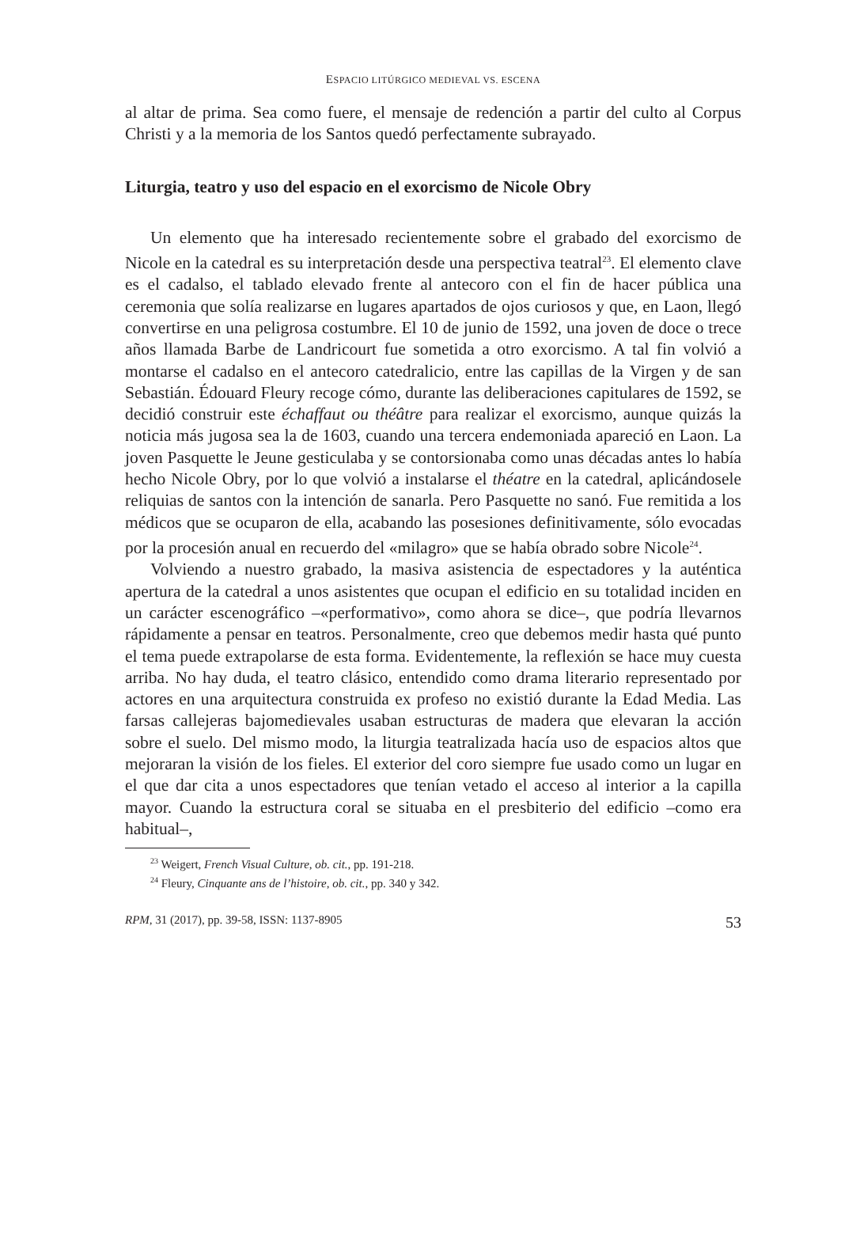ESPACIO LITÚRGICO MEDIEVAL VS. ESCENA
al altar de prima. Sea como fuere, el mensaje de redención a partir del culto al Corpus Christi y a la memoria de los Santos quedó perfectamente subrayado.
Liturgia, teatro y uso del espacio en el exorcismo de Nicole Obry
Un elemento que ha interesado recientemente sobre el grabado del exorcismo de Nicole en la catedral es su interpretación desde una perspectiva teatral<sup>23</sup>. El elemento clave es el cadalso, el tablado elevado frente al antecoro con el fin de hacer pública una ceremonia que solía realizarse en lugares apartados de ojos curiosos y que, en Laon, llegó convertirse en una peligrosa costumbre. El 10 de junio de 1592, una joven de doce o trece años llamada Barbe de Landricourt fue sometida a otro exorcismo. A tal fin volvió a montarse el cadalso en el antecoro catedralicio, entre las capillas de la Virgen y de san Sebastián. Édouard Fleury recoge cómo, durante las deliberaciones capitulares de 1592, se decidió construir este échaffaut ou théâtre para realizar el exorcismo, aunque quizás la noticia más jugosa sea la de 1603, cuando una tercera endemoniada apareció en Laon. La joven Pasquette le Jeune gesticulaba y se contorsionaba como unas décadas antes lo había hecho Nicole Obry, por lo que volvió a instalarse el théatre en la catedral, aplicándosele reliquias de santos con la intención de sanarla. Pero Pasquette no sanó. Fue remitida a los médicos que se ocuparon de ella, acabando las posesiones definitivamente, sólo evocadas por la procesión anual en recuerdo del «milagro» que se había obrado sobre Nicole<sup>24</sup>.
Volviendo a nuestro grabado, la masiva asistencia de espectadores y la auténtica apertura de la catedral a unos asistentes que ocupan el edificio en su totalidad inciden en un carácter escenográfico –«performativo», como ahora se dice–, que podría llevarnos rápidamente a pensar en teatros. Personalmente, creo que debemos medir hasta qué punto el tema puede extrapolarse de esta forma. Evidentemente, la reflexión se hace muy cuesta arriba. No hay duda, el teatro clásico, entendido como drama literario representado por actores en una arquitectura construida ex profeso no existió durante la Edad Media. Las farsas callejeras bajomedievales usaban estructuras de madera que elevaran la acción sobre el suelo. Del mismo modo, la liturgia teatralizada hacía uso de espacios altos que mejoraran la visión de los fieles. El exterior del coro siempre fue usado como un lugar en el que dar cita a unos espectadores que tenían vetado el acceso al interior a la capilla mayor. Cuando la estructura coral se situaba en el presbiterio del edificio –como era habitual–,
<sup>23</sup> Weigert, French Visual Culture, ob. cit., pp. 191-218.
<sup>24</sup> Fleury, Cinquante ans de l’histoire, ob. cit., pp. 340 y 342.
RPM, 31 (2017), pp. 39-58, ISSN: 1137-8905 53